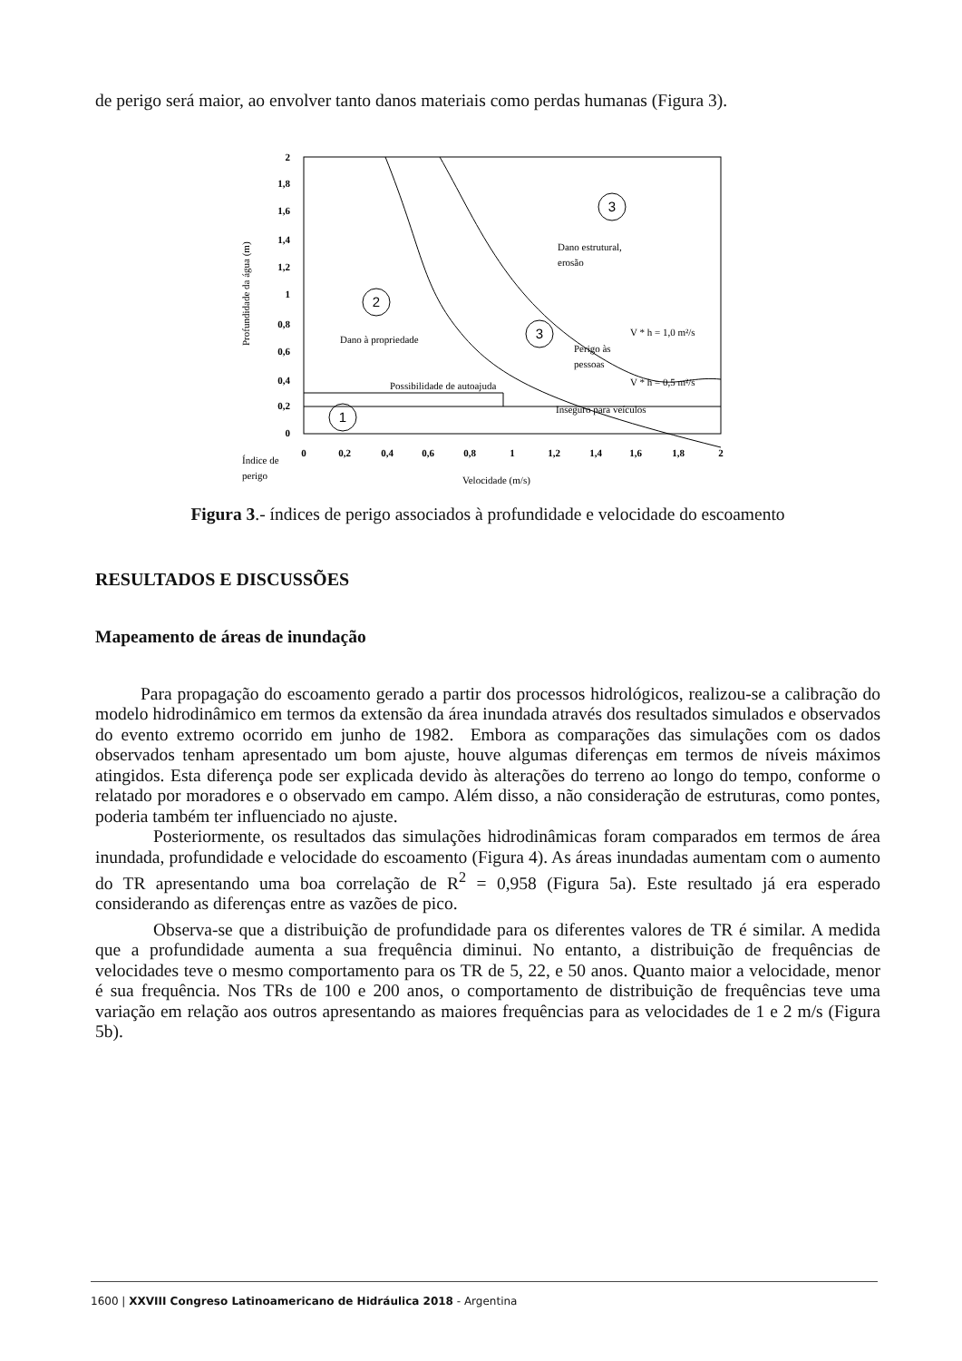de perigo será maior, ao envolver tanto danos materiais como perdas humanas (Figura 3).
2
1,8
1,6
1,4
1,2
1
0,8
0,6
0,4
0,2
0
0
0,2
0,4
0,6
0,8
1
1,2
1,4
1,6
1,8
2
Profundidade da água (m)
Índice de
perigo
Velocidade (m/s)
Dano à propriedade
Possibilidade de autoajuda
Dano estrutural,
erosão
Perigo às
pessoas
V * h = 1,0 m²/s
V * h = 0,5 m²/s
Inseguro para veículos
3
2
3
1
Figura 3.- índices de perigo associados à profundidade e velocidade do escoamento
RESULTADOS E DISCUSSÕES
Mapeamento de áreas de inundação
Para propagação do escoamento gerado a partir dos processos hidrológicos, realizou-se a calibração do modelo hidrodinâmico em termos da extensão da área inundada através dos resultados simulados e observados do evento extremo ocorrido em junho de 1982. Embora as comparações das simulações com os dados observados tenham apresentado um bom ajuste, houve algumas diferenças em termos de níveis máximos atingidos. Esta diferença pode ser explicada devido às alterações do terreno ao longo do tempo, conforme o relatado por moradores e o observado em campo. Além disso, a não consideração de estruturas, como pontes, poderia também ter influenciado no ajuste.
Posteriormente, os resultados das simulações hidrodinâmicas foram comparados em termos de área inundada, profundidade e velocidade do escoamento (Figura 4). As áreas inundadas aumentam com o aumento do TR apresentando uma boa correlação de R<sup>2</sup> = 0,958 (Figura 5a). Este resultado já era esperado considerando as diferenças entre as vazões de pico.
Observa-se que a distribuição de profundidade para os diferentes valores de TR é similar. A medida que a profundidade aumenta a sua frequência diminui. No entanto, a distribuição de frequências de velocidades teve o mesmo comportamento para os TR de 5, 22, e 50 anos. Quanto maior a velocidade, menor é sua frequência. Nos TRs de 100 e 200 anos, o comportamento de distribuição de frequências teve uma variação em relação aos outros apresentando as maiores frequências para as velocidades de 1 e 2 m/s (Figura 5b).
1600 | XXVIII Congreso Latinoamericano de Hidráulica 2018 - Argentina